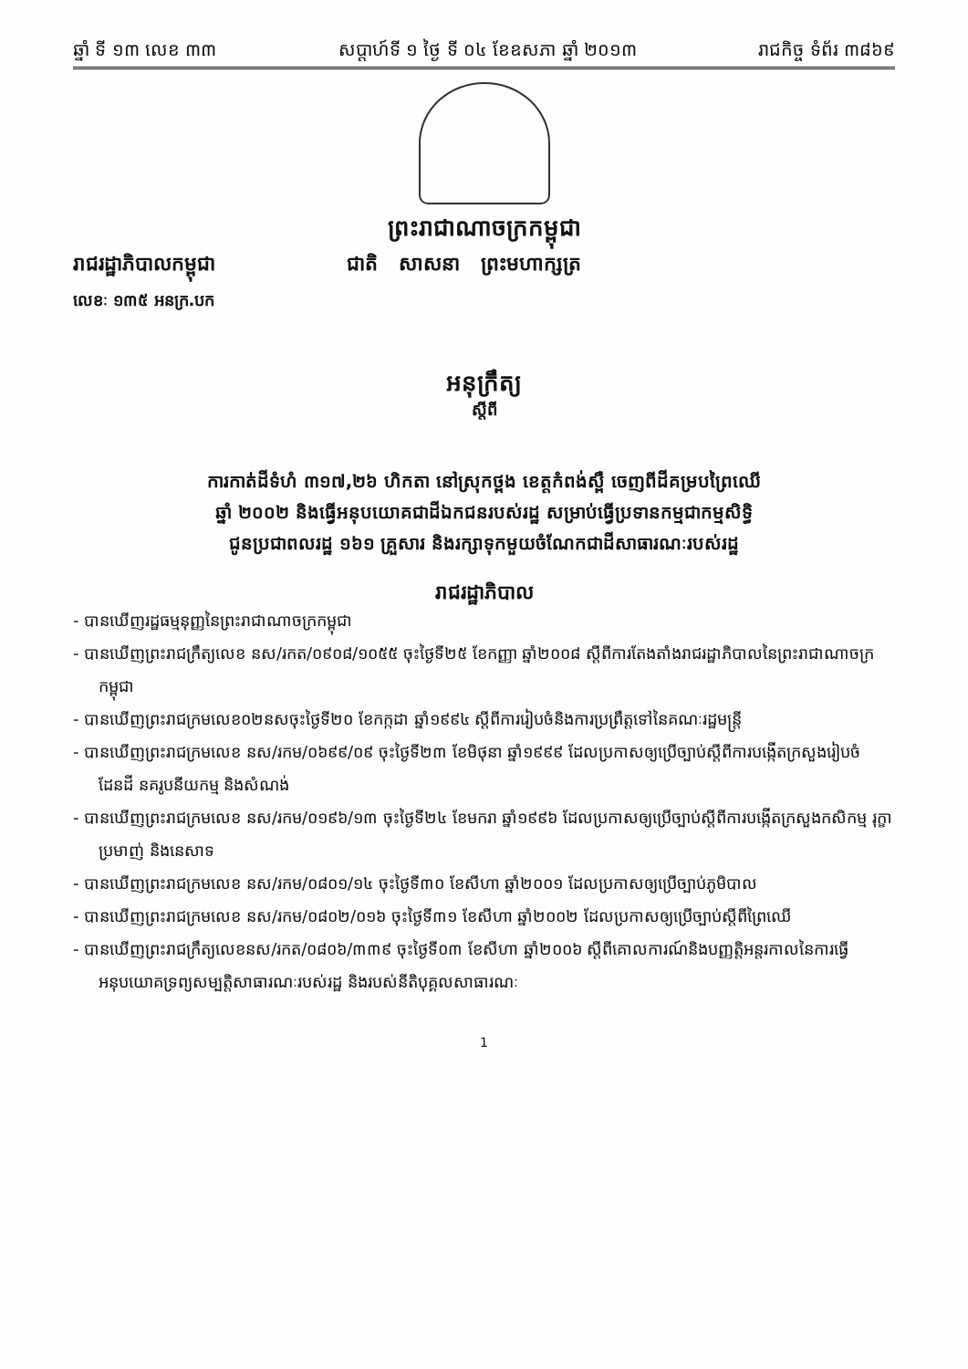ឆ្នាំ ទី ១៣ លេខ ៣៣ សប្តាហ៍ទី ១ ថ្ងៃ ទី ០៤ ខែឧសភា ឆ្នាំ ២០១៣ រាជកិច្ច ទំព័រ ៣៨៦៩
ព្រះរាជាណាចក្រកម្ពុជា
រាជរដ្ឋាភិបាលកម្ពុជា ជាតិ សាសនា ព្រះមហាក្សត្រ
លេខៈ ១៣៥ អនក្រ.បក
អនុក្រឹត្យ
ស្តីពី
ការកាត់ដីទំហំ ៣១៧,២៦ ហិកតា នៅស្រុកថ្ពង ខេត្តកំពង់ស្ពឺ ចេញពីដីគម្របព្រៃឈើ
ឆ្នាំ ២០០២ និងធ្វើអនុបយោគជាដីឯកជនរបស់រដ្ឋ សម្រាប់ធ្វើប្រទានកម្មជាកម្មសិទ្ធិ
ជូនប្រជាពលរដ្ឋ ១៦១ គ្រួសារ និងរក្សាទុកមួយចំណែកជាដីសាធារណៈរបស់រដ្ឋ
រាជរដ្ឋាភិបាល
- បានឃើញរដ្ឋធម្មនុញ្ញនៃព្រះរាជាណាចក្រកម្ពុជា
- បានឃើញព្រះរាជក្រឹត្យលេខ នស/រកត/០៩០៨/១០៥៥ ចុះថ្ងៃទី២៥ ខែកញ្ញា ឆ្នាំ២០០៨ ស្តីពីការតែងតាំងរាជរដ្ឋាភិបាលនៃព្រះរាជាណាចក្រកម្ពុជា
- បានឃើញព្រះរាជក្រមលេខ០២នសចុះថ្ងៃទី២០ ខែកក្កដា ឆ្នាំ១៩៩៤ ស្តីពីការរៀបចំនិងការប្រព្រឹត្តទៅនៃគណៈរដ្ឋមន្ត្រី
- បានឃើញព្រះរាជក្រមលេខ នស/រកម/០៦៩៩/០៩ ចុះថ្ងៃទី២៣ ខែមិថុនា ឆ្នាំ១៩៩៩ ដែលប្រកាសឲ្យប្រើច្បាប់ស្តីពីការបង្កើតក្រសួងរៀបចំដែនដី នគរូបនីយកម្ម និងសំណង់
- បានឃើញព្រះរាជក្រមលេខ នស/រកម/០១៩៦/១៣ ចុះថ្ងៃទី២៤ ខែមករា ឆ្នាំ១៩៩៦ ដែលប្រកាសឲ្យប្រើច្បាប់ស្តីពីការបង្កើតក្រសួងកសិកម្ម រុក្ខាប្រមាញ់ និងនេសាទ
- បានឃើញព្រះរាជក្រមលេខ នស/រកម/០៨០១/១៤ ចុះថ្ងៃទី៣០ ខែសីហា ឆ្នាំ២០០១ ដែលប្រកាសឲ្យប្រើច្បាប់ភូមិបាល
- បានឃើញព្រះរាជក្រមលេខ នស/រកម/០៨០២/០១៦ ចុះថ្ងៃទី៣១ ខែសីហា ឆ្នាំ២០០២ ដែលប្រកាសឲ្យប្រើច្បាប់ស្តីពីព្រៃឈើ
- បានឃើញព្រះរាជក្រឹត្យលេខនស/រកត/០៨០៦/៣៣៩ ចុះថ្ងៃទី០៣ ខែសីហា ឆ្នាំ២០០៦ ស្តីពីគោលការណ៍និងបញ្ញត្តិអន្តរកាលនៃការធ្វើអនុបយោគទ្រព្យសម្បត្តិសាធារណៈរបស់រដ្ឋ និងរបស់នីតិបុគ្គលសាធារណៈ
1